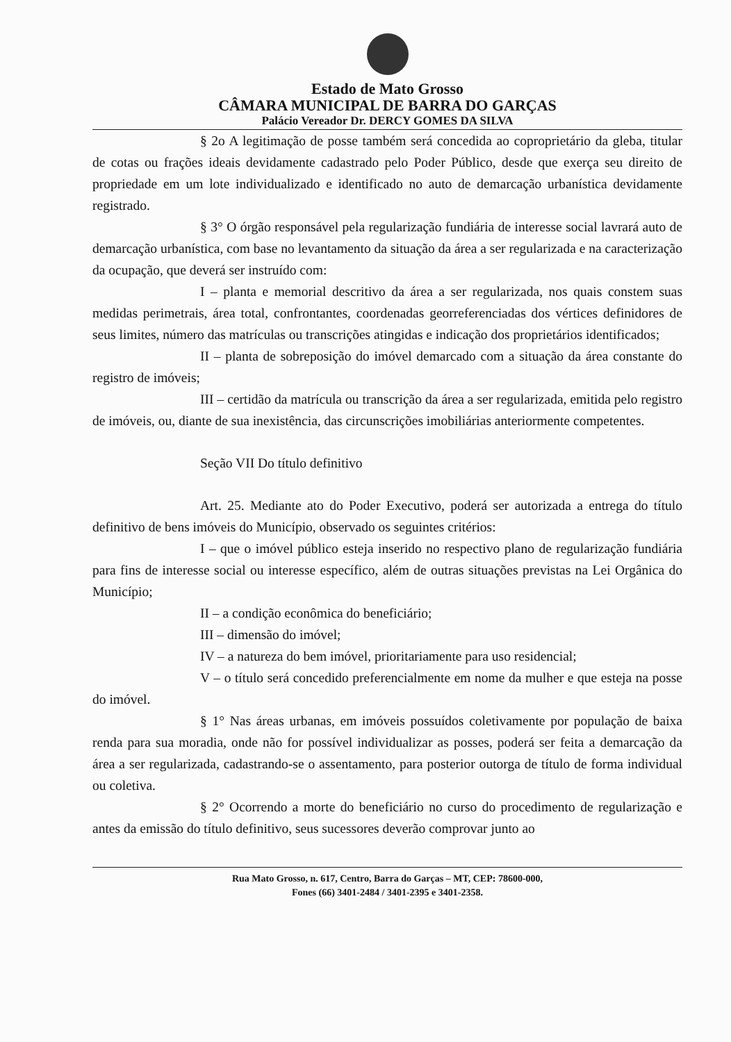Estado de Mato Grosso
CÂMARA MUNICIPAL DE BARRA DO GARÇAS
Palácio Vereador Dr. DERCY GOMES DA SILVA
§ 2o A legitimação de posse também será concedida ao coproprietário da gleba, titular de cotas ou frações ideais devidamente cadastrado pelo Poder Público, desde que exerça seu direito de propriedade em um lote individualizado e identificado no auto de demarcação urbanística devidamente registrado.
§ 3° O órgão responsável pela regularização fundiária de interesse social lavrará auto de demarcação urbanística, com base no levantamento da situação da área a ser regularizada e na caracterização da ocupação, que deverá ser instruído com:
I – planta e memorial descritivo da área a ser regularizada, nos quais constem suas medidas perimetrais, área total, confrontantes, coordenadas georreferenciadas dos vértices definidores de seus limites, número das matrículas ou transcrições atingidas e indicação dos proprietários identificados;
II – planta de sobreposição do imóvel demarcado com a situação da área constante do registro de imóveis;
III – certidão da matrícula ou transcrição da área a ser regularizada, emitida pelo registro de imóveis, ou, diante de sua inexistência, das circunscrições imobiliárias anteriormente competentes.
Seção VII Do título definitivo
Art. 25. Mediante ato do Poder Executivo, poderá ser autorizada a entrega do título definitivo de bens imóveis do Município, observado os seguintes critérios:
I – que o imóvel público esteja inserido no respectivo plano de regularização fundiária para fins de interesse social ou interesse específico, além de outras situações previstas na Lei Orgânica do Município;
II – a condição econômica do beneficiário;
III – dimensão do imóvel;
IV – a natureza do bem imóvel, prioritariamente para uso residencial;
V – o título será concedido preferencialmente em nome da mulher e que esteja na posse do imóvel.
§ 1° Nas áreas urbanas, em imóveis possuídos coletivamente por população de baixa renda para sua moradia, onde não for possível individualizar as posses, poderá ser feita a demarcação da área a ser regularizada, cadastrando-se o assentamento, para posterior outorga de título de forma individual ou coletiva.
§ 2° Ocorrendo a morte do beneficiário no curso do procedimento de regularização e antes da emissão do título definitivo, seus sucessores deverão comprovar junto ao
Rua Mato Grosso, n. 617, Centro, Barra do Garças – MT, CEP: 78600-000,
Fones (66) 3401-2484 / 3401-2395 e 3401-2358.